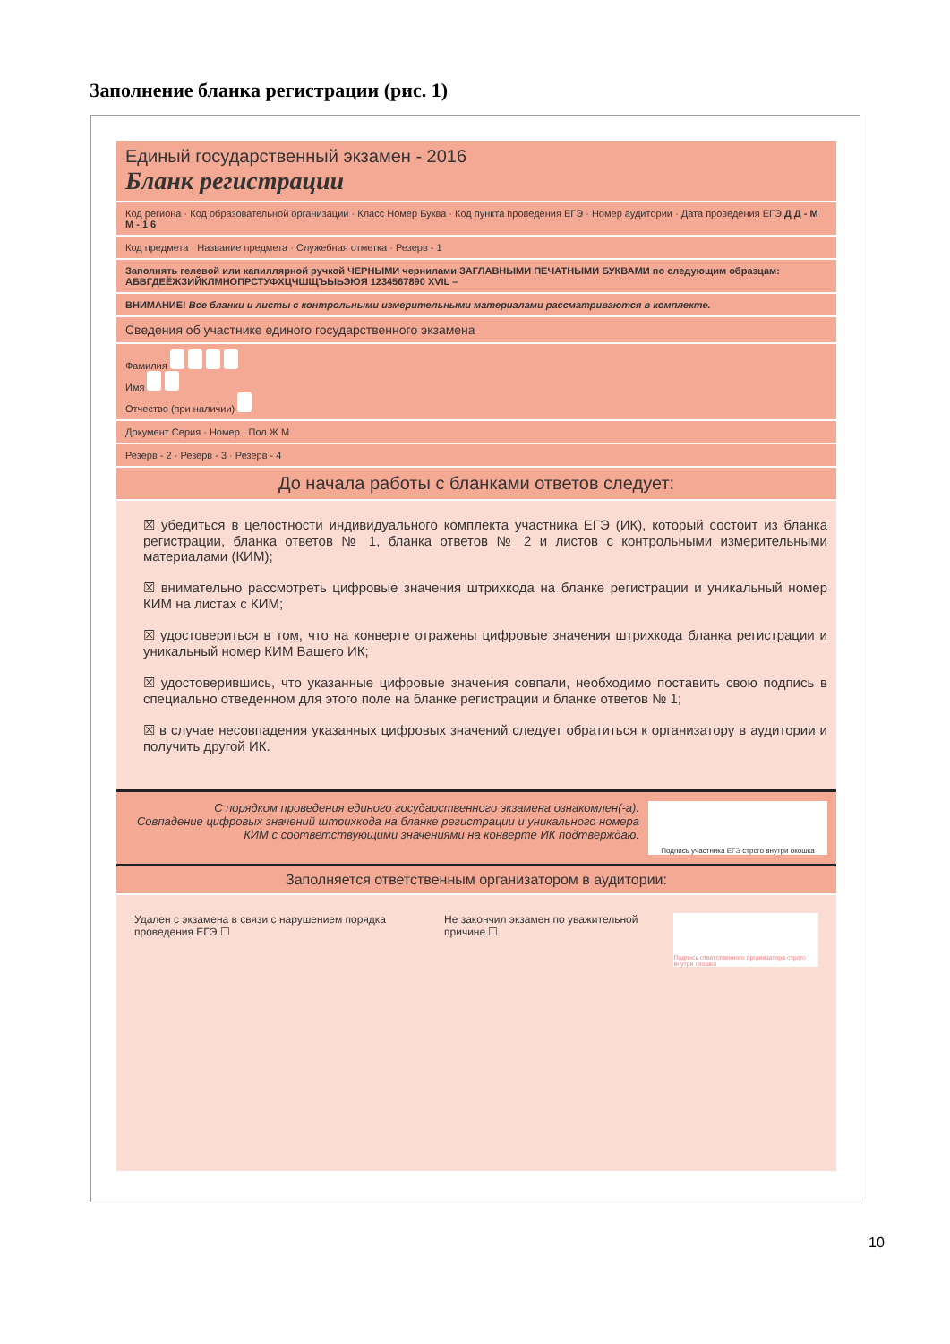Заполнение бланка регистрации (рис. 1)
Единый государственный экзамен - 2016
Бланк регистрации
Код региона · Код образовательной организации · Класс Номер Буква · Код пункта проведения ЕГЭ · Номер аудитории · Дата проведения ЕГЭ Д Д - М М - 1 6
Код предмета · Название предмета · Служебная отметка · Резерв - 1
Заполнять гелевой или капиллярной ручкой ЧЕРНЫМИ чернилами ЗАГЛАВНЫМИ ПЕЧАТНЫМИ БУКВАМИ по следующим образцам:
АБВГДЕЁЖЗИЙКЛМНОПРСТУФХЦЧШЩЪЫЬЭЮЯ 1234567890 XVIL –
ВНИМАНИЕ! Все бланки и листы с контрольными измерительными материалами рассматриваются в комплекте.
Сведения об участнике единого государственного экзамена
Фамилия
Имя
Отчество (при наличии)
Документ Серия · Номер · Пол Ж М
Резерв - 2 · Резерв - 3 · Резерв - 4
До начала работы с бланками ответов следует:
☒ убедиться в целостности индивидуального комплекта участника ЕГЭ (ИК), который состоит из бланка регистрации, бланка ответов № 1, бланка ответов № 2 и листов с контрольными измерительными материалами (КИМ);
☒ внимательно рассмотреть цифровые значения штрихкода на бланке регистрации и уникальный номер КИМ на листах с КИМ;
☒ удостовериться в том, что на конверте отражены цифровые значения штрихкода бланка регистрации и уникальный номер КИМ Вашего ИК;
☒ удостоверившись, что указанные цифровые значения совпали, необходимо поставить свою подпись в специально отведенном для этого поле на бланке регистрации и бланке ответов № 1;
☒ в случае несовпадения указанных цифровых значений следует обратиться к организатору в аудитории и получить другой ИК.
С порядком проведения единого государственного экзамена ознакомлен(-а).
Совпадение цифровых значений штрихкода на бланке регистрации и уникального номера КИМ с соответствующими значениями на конверте ИК подтверждаю.
Подпись участника ЕГЭ строго внутри окошка
Заполняется ответственным организатором в аудитории:
Удален с экзамена в связи с нарушением порядка проведения ЕГЭ ☐
Не закончил экзамен по уважительной причине ☐
Подпись ответственного организатора строго внутри окошка
10